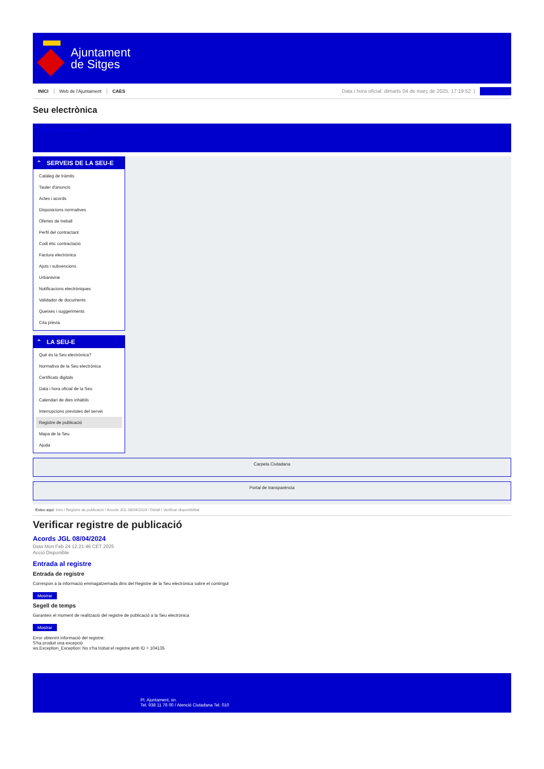Ajuntament
de Sitges
INICI Web de l'Ajuntament CAES
Data i hora oficial: dimarts 04 de març de 2025, 17:19:52 |
Sincronitza
Seu electrònica
Obtenir còpia autèntica
⌃ SERVEIS DE LA SEU-E
Catàleg de tràmits
Tauler d'anuncis
Actes i acords
Disposicions normatives
Ofertes de treball
Perfil del contractant
Codi ètic contractació
Factura electrònica
Ajuts i subvencions
Urbanisme
Notificacions electròniques
Validador de documents
Queixes i suggeriments
Cita prèvia
⌃ LA SEU-E
Què és la Seu electrònica?
Normativa de la Seu electrònica
Certificats digitals
Data i hora oficial de la Seu
Calendari de dies inhàbils
Interrupcions previstes del servei
Registre de publicació
Mapa de la Seu
Ajuda
Carpeta Ciutadana
Portal de transparència
Esteu aquí: Inici / Registre de publicació / Acords JGL 08/04/2024 / Detall / Verificar disponibilitat
Verificar registre de publicació
Acords JGL 08/04/2024
Data Mon Feb 24 12:21:46 CET 2025
Acció Disponible
Entrada al registre
Entrada de registre
Correspon a la informació emmagatzemada dins del Registre de la Seu electrònica sobre el contingut
Mostrar
Segell de temps
Garanteix el moment de realització del registre de publicació a la Seu electrònica
Mostrar
Error obtenint informació del registre:
S'ha produit una excepció
ws.Exception_Exception: No s'ha trobat el registre amb ID = 104135
Pl. Ajuntament, sn.
Tel. 938 11 76 00 / Atenció Ciutadana Tel. 010